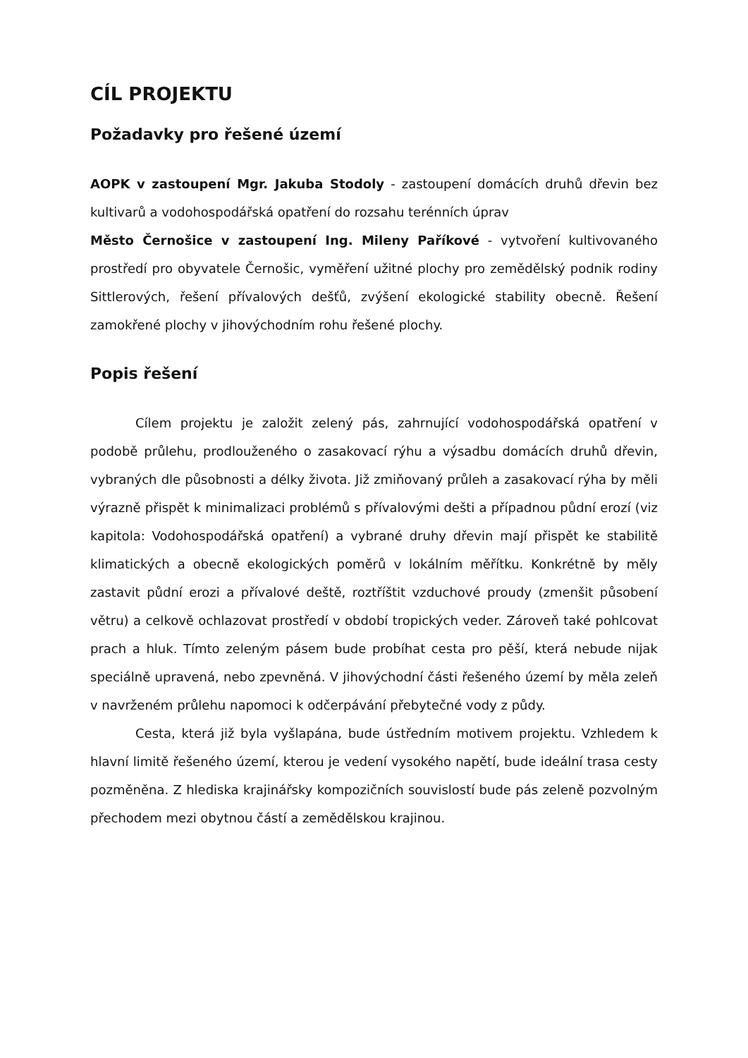CÍL PROJEKTU
Požadavky pro řešené území
AOPK v zastoupení Mgr. Jakuba Stodoly - zastoupení domácích druhů dřevin bez kultivarů a vodohospodářská opatření do rozsahu terénních úprav
Město Černošice v zastoupení Ing. Mileny Paříkové - vytvoření kultivovaného prostředí pro obyvatele Černošic, vyměření užitné plochy pro zemědělský podnik rodiny Sittlerových, řešení přívalových dešťů, zvýšení ekologické stability obecně. Řešení zamokřené plochy v jihovýchodním rohu řešené plochy.
Popis řešení
Cílem projektu je založit zelený pás, zahrnující vodohospodářská opatření v podobě průlehu, prodlouženého o zasakovací rýhu a výsadbu domácích druhů dřevin, vybraných dle působnosti a délky života. Již zmiňovaný průleh a zasakovací rýha by měli výrazně přispět k minimalizaci problémů s přívalovými dešti a případnou půdní erozí (viz kapitola: Vodohospodářská opatření) a vybrané druhy dřevin mají přispět ke stabilitě klimatických a obecně ekologických poměrů v lokálním měřítku. Konkrétně by měly zastavit půdní erozi a přívalové deště, roztříštit vzduchové proudy (zmenšit působení větru) a celkově ochlazovat prostředí v období tropických veder. Zároveň také pohlcovat prach a hluk. Tímto zeleným pásem bude probíhat cesta pro pěší, která nebude nijak speciálně upravená, nebo zpevněná. V jihovýchodní části řešeného území by měla zeleň v navrženém průlehu napomoci k odčerpávání přebytečné vody z půdy.
Cesta, která již byla vyšlapána, bude ústředním motivem projektu. Vzhledem k hlavní limitě řešeného území, kterou je vedení vysokého napětí, bude ideální trasa cesty pozměněna. Z hlediska krajinářsky kompozičních souvislostí bude pás zeleně pozvolným přechodem mezi obytnou částí a zemědělskou krajinou.